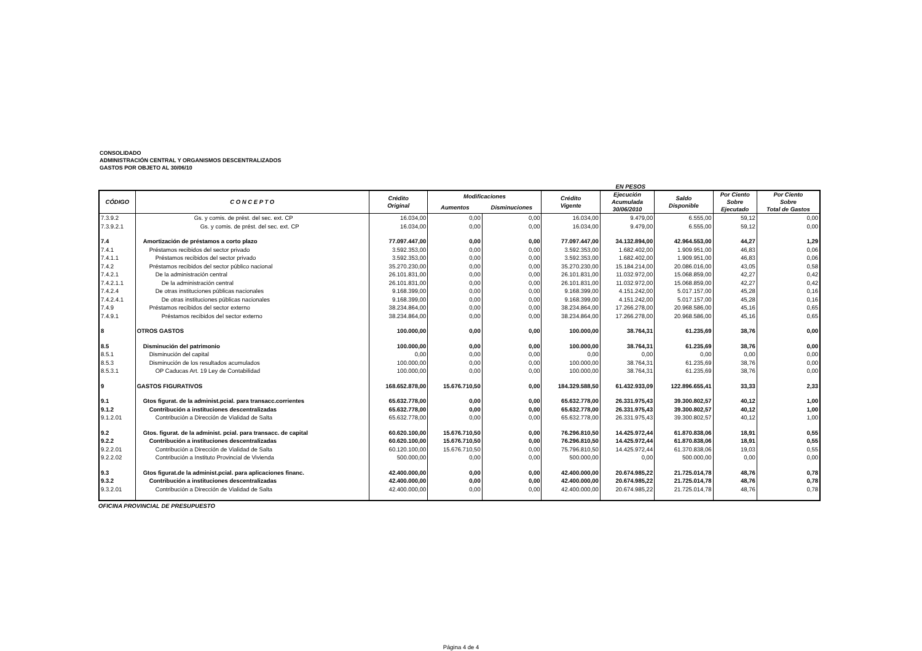CONSOLIDADO
ADMINISTRACIÓN CENTRAL Y ORGANISMOS DESCENTRALIZADOS
GASTOS POR OBJETO AL 30/06/10
EN PESOS
| CÓDIGO | C O N C E P T O | Crédito Original | Modificaciones | | Crédito Vigente | Ejecución Acumulada 30/06/2010 | Saldo Disponible | Por Ciento Sobre Ejecutado | Por Ciento Sobre Total de Gastos |
| --- | --- | --- | --- | --- | --- | --- | --- | --- | --- |
| | | | Aumentos | Disminuciones | | | | | |
| 7.3.9.2 | Gs. y comis. de prést. del sec. ext. CP | 16.034,00 | 0,00 | 0,00 | 16.034,00 | 9.479,00 | 6.555,00 | 59,12 | 0,00 |
| 7.3.9.2.1 | Gs. y comis. de prést. del sec. ext. CP | 16.034,00 | 0,00 | 0,00 | 16.034,00 | 9.479,00 | 6.555,00 | 59,12 | 0,00 |
| 7.4 | Amortización de préstamos a corto plazo | 77.097.447,00 | 0,00 | 0,00 | 77.097.447,00 | 34.132.894,00 | 42.964.553,00 | 44,27 | 1,29 |
| 7.4.1 | Préstamos recibidos del sector privado | 3.592.353,00 | 0,00 | 0,00 | 3.592.353,00 | 1.682.402,00 | 1.909.951,00 | 46,83 | 0,06 |
| 7.4.1.1 | Préstamos recibidos del sector privado | 3.592.353,00 | 0,00 | 0,00 | 3.592.353,00 | 1.682.402,00 | 1.909.951,00 | 46,83 | 0,06 |
| 7.4.2 | Préstamos recibidos del sector público nacional | 35.270.230,00 | 0,00 | 0,00 | 35.270.230,00 | 15.184.214,00 | 20.086.016,00 | 43,05 | 0,58 |
| 7.4.2.1 | De la administración central | 26.101.831,00 | 0,00 | 0,00 | 26.101.831,00 | 11.032.972,00 | 15.068.859,00 | 42,27 | 0,42 |
| 7.4.2.1.1 | De la administración central | 26.101.831,00 | 0,00 | 0,00 | 26.101.831,00 | 11.032.972,00 | 15.068.859,00 | 42,27 | 0,42 |
| 7.4.2.4 | De otras instituciones públicas nacionales | 9.168.399,00 | 0,00 | 0,00 | 9.168.399,00 | 4.151.242,00 | 5.017.157,00 | 45,28 | 0,16 |
| 7.4.2.4.1 | De otras instituciones públicas nacionales | 9.168.399,00 | 0,00 | 0,00 | 9.168.399,00 | 4.151.242,00 | 5.017.157,00 | 45,28 | 0,16 |
| 7.4.9 | Préstamos recibidos del sector externo | 38.234.864,00 | 0,00 | 0,00 | 38.234.864,00 | 17.266.278,00 | 20.968.586,00 | 45,16 | 0,65 |
| 7.4.9.1 | Préstamos recibidos del sector externo | 38.234.864,00 | 0,00 | 0,00 | 38.234.864,00 | 17.266.278,00 | 20.968.586,00 | 45,16 | 0,65 |
| 8 | OTROS GASTOS | 100.000,00 | 0,00 | 0,00 | 100.000,00 | 38.764,31 | 61.235,69 | 38,76 | 0,00 |
| 8.5 | Disminución del patrimonio | 100.000,00 | 0,00 | 0,00 | 100.000,00 | 38.764,31 | 61.235,69 | 38,76 | 0,00 |
| 8.5.1 | Disminución del capital | 0,00 | 0,00 | 0,00 | 0,00 | 0,00 | 0,00 | 0,00 | 0,00 |
| 8.5.3 | Disminución de los resultados acumulados | 100.000,00 | 0,00 | 0,00 | 100.000,00 | 38.764,31 | 61.235,69 | 38,76 | 0,00 |
| 8.5.3.1 | OP Caducas Art. 19 Ley de Contabilidad | 100.000,00 | 0,00 | 0,00 | 100.000,00 | 38.764,31 | 61.235,69 | 38,76 | 0,00 |
| 9 | GASTOS FIGURATIVOS | 168.652.878,00 | 15.676.710,50 | 0,00 | 184.329.588,50 | 61.432.933,09 | 122.896.655,41 | 33,33 | 2,33 |
| 9.1 | Gtos figurat. de la administ.pcial. para transacc.corrientes | 65.632.778,00 | 0,00 | 0,00 | 65.632.778,00 | 26.331.975,43 | 39.300.802,57 | 40,12 | 1,00 |
| 9.1.2 | Contribución a instituciones descentralizadas | 65.632.778,00 | 0,00 | 0,00 | 65.632.778,00 | 26.331.975,43 | 39.300.802,57 | 40,12 | 1,00 |
| 9.1.2.01 | Contribución a Dirección de Vialidad de Salta | 65.632.778,00 | 0,00 | 0,00 | 65.632.778,00 | 26.331.975,43 | 39.300.802,57 | 40,12 | 1,00 |
| 9.2 | Gtos. figurat. de la administ. pcial. para transacc. de capital | 60.620.100,00 | 15.676.710,50 | 0,00 | 76.296.810,50 | 14.425.972,44 | 61.870.838,06 | 18,91 | 0,55 |
| 9.2.2 | Contribución a instituciones descentralizadas | 60.620.100,00 | 15.676.710,50 | 0,00 | 76.296.810,50 | 14.425.972,44 | 61.870.838,06 | 18,91 | 0,55 |
| 9.2.2.01 | Contribución a Dirección de Vialidad de Salta | 60.120.100,00 | 15.676.710,50 | 0,00 | 75.796.810,50 | 14.425.972,44 | 61.370.838,06 | 19,03 | 0,55 |
| 9.2.2.02 | Contribución a Instituto Provincial de Vivienda | 500.000,00 | 0,00 | 0,00 | 500.000,00 | 0,00 | 500.000,00 | 0,00 | 0,00 |
| 9.3 | Gtos figurat.de la administ.pcial. para aplicaciones financ. | 42.400.000,00 | 0,00 | 0,00 | 42.400.000,00 | 20.674.985,22 | 21.725.014,78 | 48,76 | 0,78 |
| 9.3.2 | Contribución a instituciones descentralizadas | 42.400.000,00 | 0,00 | 0,00 | 42.400.000,00 | 20.674.985,22 | 21.725.014,78 | 48,76 | 0,78 |
| 9.3.2.01 | Contribución a Dirección de Vialidad de Salta | 42.400.000,00 | 0,00 | 0,00 | 42.400.000,00 | 20.674.985,22 | 21.725.014,78 | 48,76 | 0,78 |
OFICINA PROVINCIAL DE PRESUPUESTO
Página 4 de 4